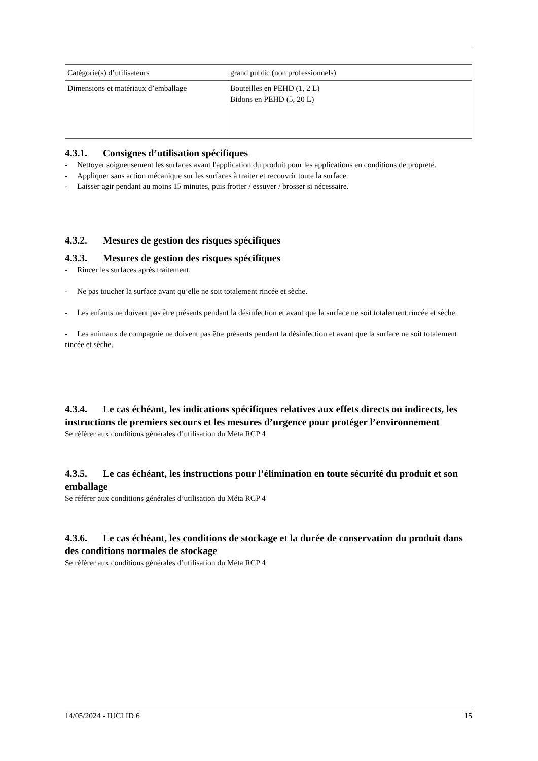| Catégorie(s) d’utilisateurs | grand public (non professionnels) |
| Dimensions et matériaux d’emballage | Bouteilles en PEHD (1, 2 L) Bidons en PEHD (5, 20 L) |
4.3.1. Consignes d’utilisation spécifiques
- Nettoyer soigneusement les surfaces avant l'application du produit pour les applications en conditions de propreté.
- Appliquer sans action mécanique sur les surfaces à traiter et recouvrir toute la surface.
- Laisser agir pendant au moins 15 minutes, puis frotter / essuyer / brosser si nécessaire.
4.3.2. Mesures de gestion des risques spécifiques
4.3.3. Mesures de gestion des risques spécifiques
- Rincer les surfaces après traitement.
- Ne pas toucher la surface avant qu’elle ne soit totalement rincée et sèche.
- Les enfants ne doivent pas être présents pendant la désinfection et avant que la surface ne soit totalement rincée et sèche.
- Les animaux de compagnie ne doivent pas être présents pendant la désinfection et avant que la surface ne soit totalement rincée et sèche.
4.3.4. Le cas échéant, les indications spécifiques relatives aux effets directs ou indirects, les instructions de premiers secours et les mesures d’urgence pour protéger l’environnement
Se référer aux conditions générales d’utilisation du Méta RCP 4
4.3.5. Le cas échéant, les instructions pour l’élimination en toute sécurité du produit et son emballage
Se référer aux conditions générales d’utilisation du Méta RCP 4
4.3.6. Le cas échéant, les conditions de stockage et la durée de conservation du produit dans des conditions normales de stockage
Se référer aux conditions générales d’utilisation du Méta RCP 4
14/05/2024 - IUCLID 6 15